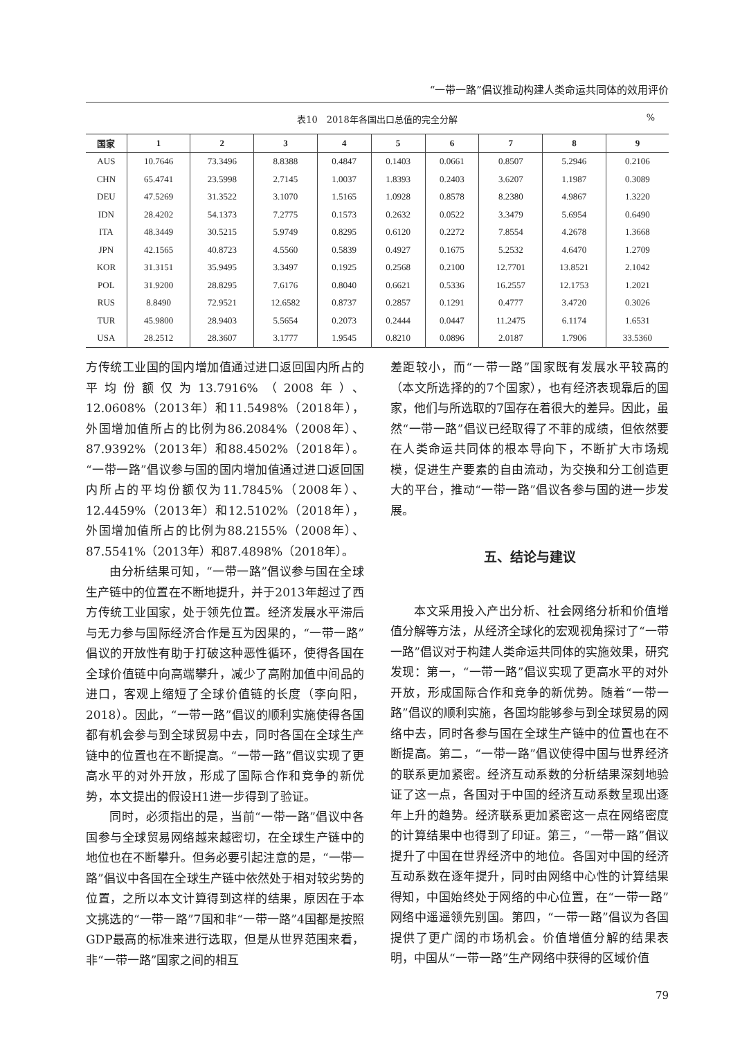“一带一路”倡议推动构建人类命运共同体的效用评价
表10　2018年各国出口总值的完全分解%
| 国家 | 1 | 2 | 3 | 4 | 5 | 6 | 7 | 8 | 9 |
| --- | --- | --- | --- | --- | --- | --- | --- | --- | --- |
| AUS | 10.7646 | 73.3496 | 8.8388 | 0.4847 | 0.1403 | 0.0661 | 0.8507 | 5.2946 | 0.2106 |
| CHN | 65.4741 | 23.5998 | 2.7145 | 1.0037 | 1.8393 | 0.2403 | 3.6207 | 1.1987 | 0.3089 |
| DEU | 47.5269 | 31.3522 | 3.1070 | 1.5165 | 1.0928 | 0.8578 | 8.2380 | 4.9867 | 1.3220 |
| IDN | 28.4202 | 54.1373 | 7.2775 | 0.1573 | 0.2632 | 0.0522 | 3.3479 | 5.6954 | 0.6490 |
| ITA | 48.3449 | 30.5215 | 5.9749 | 0.8295 | 0.6120 | 0.2272 | 7.8554 | 4.2678 | 1.3668 |
| JPN | 42.1565 | 40.8723 | 4.5560 | 0.5839 | 0.4927 | 0.1675 | 5.2532 | 4.6470 | 1.2709 |
| KOR | 31.3151 | 35.9495 | 3.3497 | 0.1925 | 0.2568 | 0.2100 | 12.7701 | 13.8521 | 2.1042 |
| POL | 31.9200 | 28.8295 | 7.6176 | 0.8040 | 0.6621 | 0.5336 | 16.2557 | 12.1753 | 1.2021 |
| RUS | 8.8490 | 72.9521 | 12.6582 | 0.8737 | 0.2857 | 0.1291 | 0.4777 | 3.4720 | 0.3026 |
| TUR | 45.9800 | 28.9403 | 5.5654 | 0.2073 | 0.2444 | 0.0447 | 11.2475 | 6.1174 | 1.6531 |
| USA | 28.2512 | 28.3607 | 3.1777 | 1.9545 | 0.8210 | 0.0896 | 2.0187 | 1.7906 | 33.5360 |
方传统工业国的国内增加值通过进口返回国内所占的平均份额仅为13.7916%（2008年）、12.0608%（2013年）和11.5498%（2018年），外国增加值所占的比例为86.2084%（2008年）、87.9392%（2013年）和88.4502%（2018年）。“一带一路”倡议参与国的国内增加值通过进口返回国内所占的平均份额仅为11.7845%（2008年）、12.4459%（2013年）和12.5102%（2018年），外国增加值所占的比例为88.2155%（2008年）、87.5541%（2013年）和87.4898%（2018年）。
由分析结果可知，“一带一路”倡议参与国在全球生产链中的位置在不断地提升，并于2013年超过了西方传统工业国家，处于领先位置。经济发展水平滞后与无力参与国际经济合作是互为因果的，“一带一路”倡议的开放性有助于打破这种恶性循环，使得各国在全球价值链中向高端攀升，减少了高附加值中间品的进口，客观上缩短了全球价值链的长度（李向阳，2018）。因此，“一带一路”倡议的顺利实施使得各国都有机会参与到全球贸易中去，同时各国在全球生产链中的位置也在不断提高。“一带一路”倡议实现了更高水平的对外开放，形成了国际合作和竞争的新优势，本文提出的假设H1进一步得到了验证。
同时，必须指出的是，当前“一带一路”倡议中各国参与全球贸易网络越来越密切，在全球生产链中的地位也在不断攀升。但务必要引起注意的是，“一带一路”倡议中各国在全球生产链中依然处于相对较劣势的位置，之所以本文计算得到这样的结果，原因在于本文挑选的“一带一路”7国和非“一带一路”4国都是按照GDP最高的标准来进行选取，但是从世界范围来看，非“一带一路”国家之间的相互
差距较小，而“一带一路”国家既有发展水平较高的（本文所选择的的7个国家），也有经济表现靠后的国家，他们与所选取的7国存在着很大的差异。因此，虽然“一带一路”倡议已经取得了不菲的成绩，但依然要在人类命运共同体的根本导向下，不断扩大市场规模，促进生产要素的自由流动，为交换和分工创造更大的平台，推动“一带一路”倡议各参与国的进一步发展。
五、结论与建议
本文采用投入产出分析、社会网络分析和价值增值分解等方法，从经济全球化的宏观视角探讨了“一带一路”倡议对于构建人类命运共同体的实施效果，研究发现：第一，“一带一路”倡议实现了更高水平的对外开放，形成国际合作和竞争的新优势。随着“一带一路”倡议的顺利实施，各国均能够参与到全球贸易的网络中去，同时各参与国在全球生产链中的位置也在不断提高。第二，“一带一路”倡议使得中国与世界经济的联系更加紧密。经济互动系数的分析结果深刻地验证了这一点，各国对于中国的经济互动系数呈现出逐年上升的趋势。经济联系更加紧密这一点在网络密度的计算结果中也得到了印证。第三，“一带一路”倡议提升了中国在世界经济中的地位。各国对中国的经济互动系数在逐年提升，同时由网络中心性的计算结果得知，中国始终处于网络的中心位置，在“一带一路”网络中遥遥领先别国。第四，“一带一路”倡议为各国提供了更广阔的市场机会。价值增值分解的结果表明，中国从“一带一路”生产网络中获得的区域价值
79